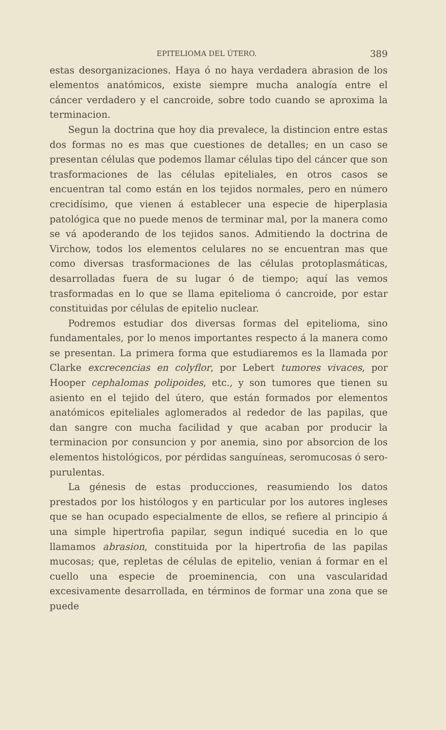EPITELIOMA DEL ÚTERO. 389
estas desorganizaciones. Haya ó no haya verdadera abrasion de los elementos anatómicos, existe siempre mucha analogía entre el cáncer verdadero y el cancroide, sobre todo cuando se aproxima la terminacion.
Segun la doctrina que hoy dia prevalece, la distincion entre estas dos formas no es mas que cuestiones de detalles; en un caso se presentan células que podemos llamar células tipo del cáncer que son trasformaciones de las células epiteliales, en otros casos se encuentran tal como están en los tejidos normales, pero en número crecidísimo, que vienen á establecer una especie de hiperplasia patológica que no puede menos de terminar mal, por la manera como se vá apoderando de los tejidos sanos. Admitiendo la doctrina de Virchow, todos los elementos celulares no se encuentran mas que como diversas trasformaciones de las células protoplasmáticas, desarrolladas fuera de su lugar ó de tiempo; aquí las vemos trasformadas en lo que se llama epitelioma ó cancroide, por estar constituidas por células de epitelio nuclear.
Podremos estudiar dos diversas formas del epitelioma, sino fundamentales, por lo menos importantes respecto á la manera como se presentan. La primera forma que estudiaremos es la llamada por Clarke excrecencias en colyflor, por Lebert tumores vivaces, por Hooper cephalomas polipoides, etc., y son tumores que tienen su asiento en el tejido del útero, que están formados por elementos anatómicos epiteliales aglomerados al rededor de las papilas, que dan sangre con mucha facilidad y que acaban por producir la terminacion por consuncion y por anemia, sino por absorcion de los elementos histológicos, por pérdidas sanguíneas, seromucosas ó sero-purulentas.
La génesis de estas producciones, reasumiendo los datos prestados por los histólogos y en particular por los autores ingleses que se han ocupado especialmente de ellos, se refiere al principio á una simple hipertrofia papilar, segun indiqué sucedia en lo que llamamos abrasion, constituida por la hipertrofia de las papilas mucosas; que, repletas de células de epitelio, venian á formar en el cuello una especie de proeminencia, con una vascularidad excesivamente desarrollada, en términos de formar una zona que se puede